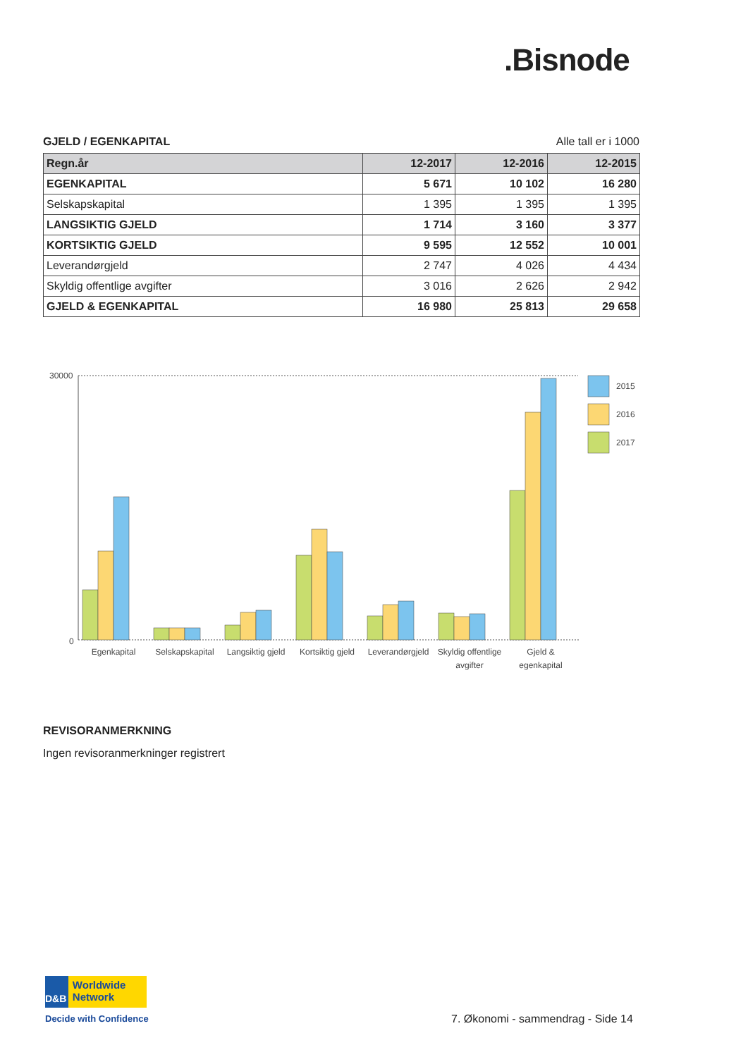.Bisnode
GJELD / EGENKAPITAL Alle tall er i 1000
| Regn.år | 12-2017 | 12-2016 | 12-2015 |
| --- | --- | --- | --- |
| EGENKAPITAL | 5 671 | 10 102 | 16 280 |
| Selskapskapital | 1 395 | 1 395 | 1 395 |
| LANGSIKTIG GJELD | 1 714 | 3 160 | 3 377 |
| KORTSIKTIG GJELD | 9 595 | 12 552 | 10 001 |
| Leverandørgjeld | 2 747 | 4 026 | 4 434 |
| Skyldig offentlige avgifter | 3 016 | 2 626 | 2 942 |
| GJELD & EGENKAPITAL | 16 980 | 25 813 | 29 658 |
30000
0
2015
2016
2017
Egenkapital
Selskapskapital
Langsiktig gjeld
Kortsiktig gjeld
Leverandørgjeld
Skyldig offentlige
avgifter
Gjeld &
egenkapital
REVISORANMERKNING
Ingen revisoranmerkninger registrert
D&B
Worldwide Network
Decide with Confidence
7. Økonomi - sammendrag - Side 14